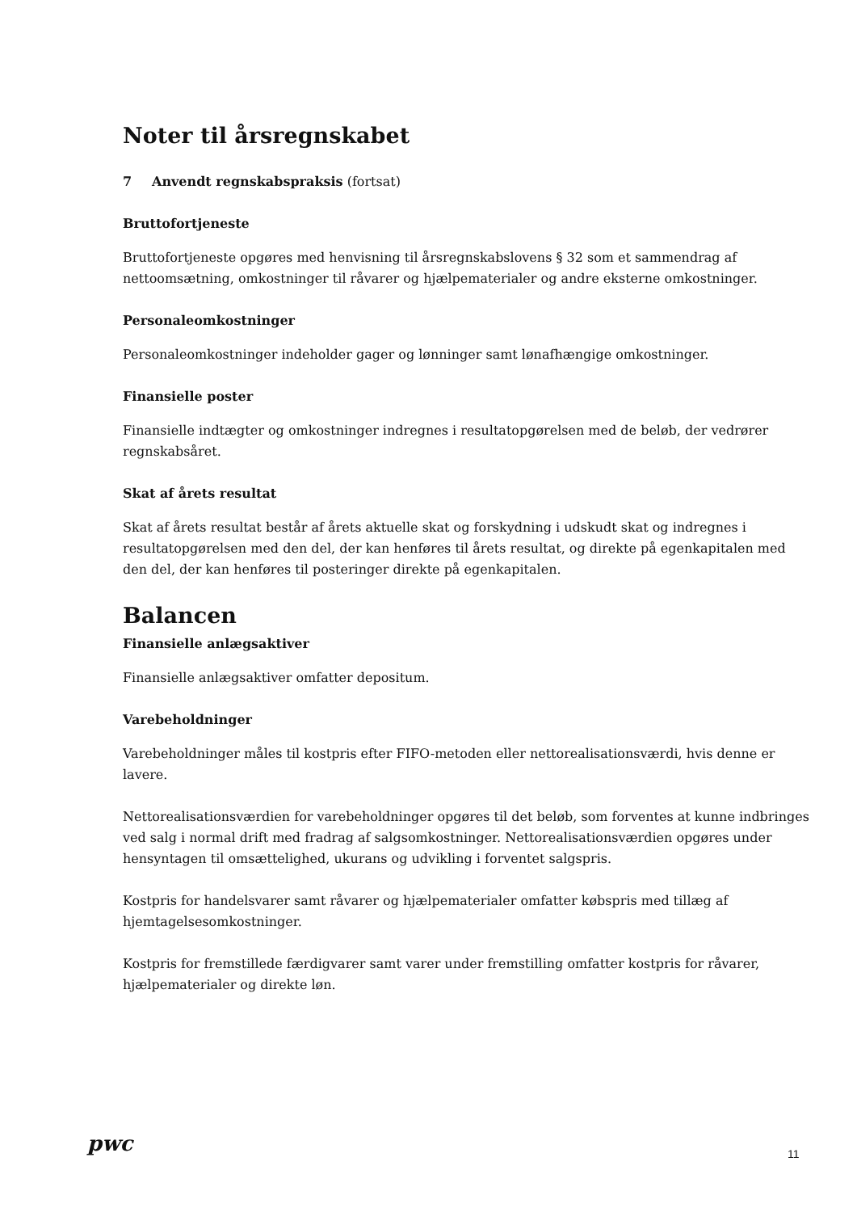Noter til årsregnskabet
7 Anvendt regnskabspraksis (fortsat)
Bruttofortjeneste
Bruttofortjeneste opgøres med henvisning til årsregnskabslovens § 32 som et sammendrag af nettoomsætning, omkostninger til råvarer og hjælpematerialer og andre eksterne omkostninger.
Personaleomkostninger
Personaleomkostninger indeholder gager og lønninger samt lønafhængige omkostninger.
Finansielle poster
Finansielle indtægter og omkostninger indregnes i resultatopgørelsen med de beløb, der vedrører regnskabsåret.
Skat af årets resultat
Skat af årets resultat består af årets aktuelle skat og forskydning i udskudt skat og indregnes i resultatopgørelsen med den del, der kan henføres til årets resultat, og direkte på egenkapitalen med den del, der kan henføres til posteringer direkte på egenkapitalen.
Balancen
Finansielle anlægsaktiver
Finansielle anlægsaktiver omfatter depositum.
Varebeholdninger
Varebeholdninger måles til kostpris efter FIFO-metoden eller nettorealisationsværdi, hvis denne er lavere.
Nettorealisationsværdien for varebeholdninger opgøres til det beløb, som forventes at kunne indbringes ved salg i normal drift med fradrag af salgsomkostninger. Nettorealisationsværdien opgøres under hensyntagen til omsættelighed, ukurans og udvikling i forventet salgspris.
Kostpris for handelsvarer samt råvarer og hjælpematerialer omfatter købspris med tillæg af hjemtagelsesomkostninger.
Kostpris for fremstillede færdigvarer samt varer under fremstilling omfatter kostpris for råvarer, hjælpematerialer og direkte løn.
pwc 11